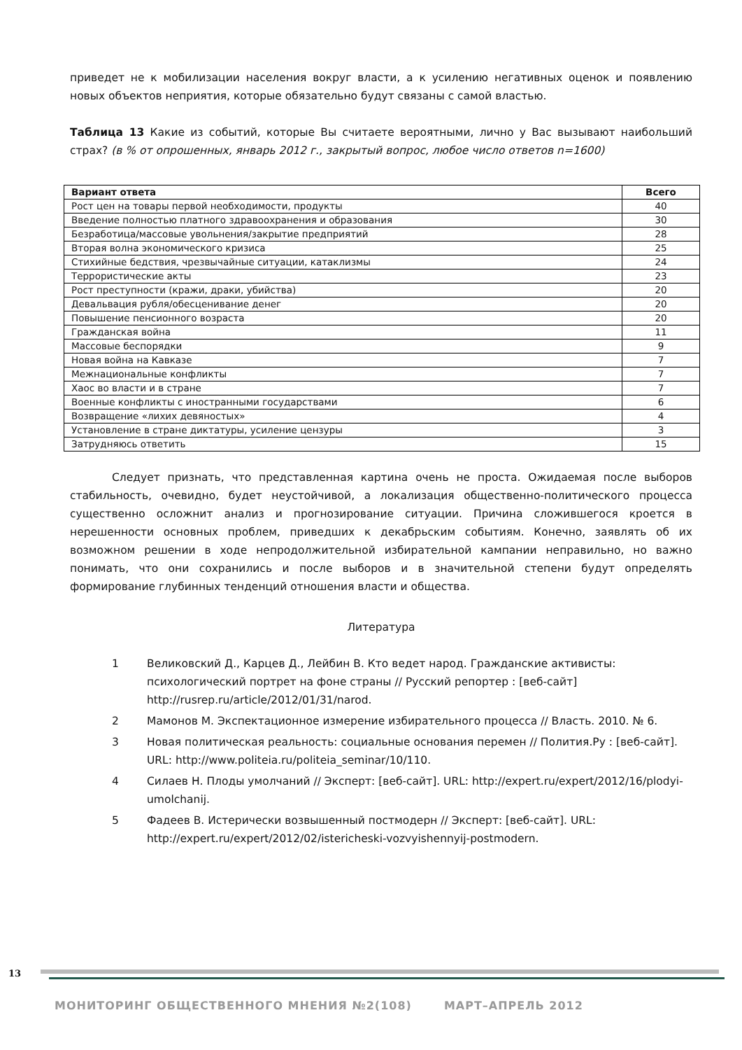приведет не к мобилизации населения вокруг власти, а к усилению негативных оценок и появлению новых объектов неприятия, которые обязательно будут связаны с самой властью.
Таблица 13 Какие из событий, которые Вы считаете вероятными, лично у Вас вызывают наибольший страх? (в % от опрошенных, январь 2012 г., закрытый вопрос, любое число ответов n=1600)
| Вариант ответа | Всего |
| --- | --- |
| Рост цен на товары первой необходимости, продукты | 40 |
| Введение полностью платного здравоохранения и образования | 30 |
| Безработица/массовые увольнения/закрытие предприятий | 28 |
| Вторая волна экономического кризиса | 25 |
| Стихийные бедствия, чрезвычайные ситуации, катаклизмы | 24 |
| Террористические акты | 23 |
| Рост преступности (кражи, драки, убийства) | 20 |
| Девальвация рубля/обесценивание денег | 20 |
| Повышение пенсионного возраста | 20 |
| Гражданская война | 11 |
| Массовые беспорядки | 9 |
| Новая война на Кавказе | 7 |
| Межнациональные конфликты | 7 |
| Хаос во власти и в стране | 7 |
| Военные конфликты с иностранными государствами | 6 |
| Возвращение «лихих девяностых» | 4 |
| Установление в стране диктатуры, усиление цензуры | 3 |
| Затрудняюсь ответить | 15 |
Следует признать, что представленная картина очень не проста. Ожидаемая после выборов стабильность, очевидно, будет неустойчивой, а локализация общественно-политического процесса существенно осложнит анализ и прогнозирование ситуации. Причина сложившегося кроется в нерешенности основных проблем, приведших к декабрьским событиям. Конечно, заявлять об их возможном решении в ходе непродолжительной избирательной кампании неправильно, но важно понимать, что они сохранились и после выборов и в значительной степени будут определять формирование глубинных тенденций отношения власти и общества.
Литература
1 Великовский Д., Карцев Д., Лейбин В. Кто ведет народ. Гражданские активисты: психологический портрет на фоне страны // Русский репортер : [веб-сайт] http://rusrep.ru/article/2012/01/31/narod.
2 Мамонов М. Экспектационное измерение избирательного процесса // Власть. 2010. № 6.
3 Новая политическая реальность: социальные основания перемен // Полития.Ру : [веб-сайт]. URL: http://www.politeia.ru/politeia_seminar/10/110.
4 Силаев Н. Плоды умолчаний // Эксперт: [веб-сайт]. URL: http://expert.ru/expert/2012/16/plodyi-umolchanij.
5 Фадеев В. Истерически возвышенный постмодерн // Эксперт: [веб-сайт]. URL: http://expert.ru/expert/2012/02/istericheski-vozvyishennyij-postmodern.
13
МОНИТОРИНГ ОБЩЕСТВЕННОГО МНЕНИЯ №2(108) МАРТ–АПРЕЛЬ 2012